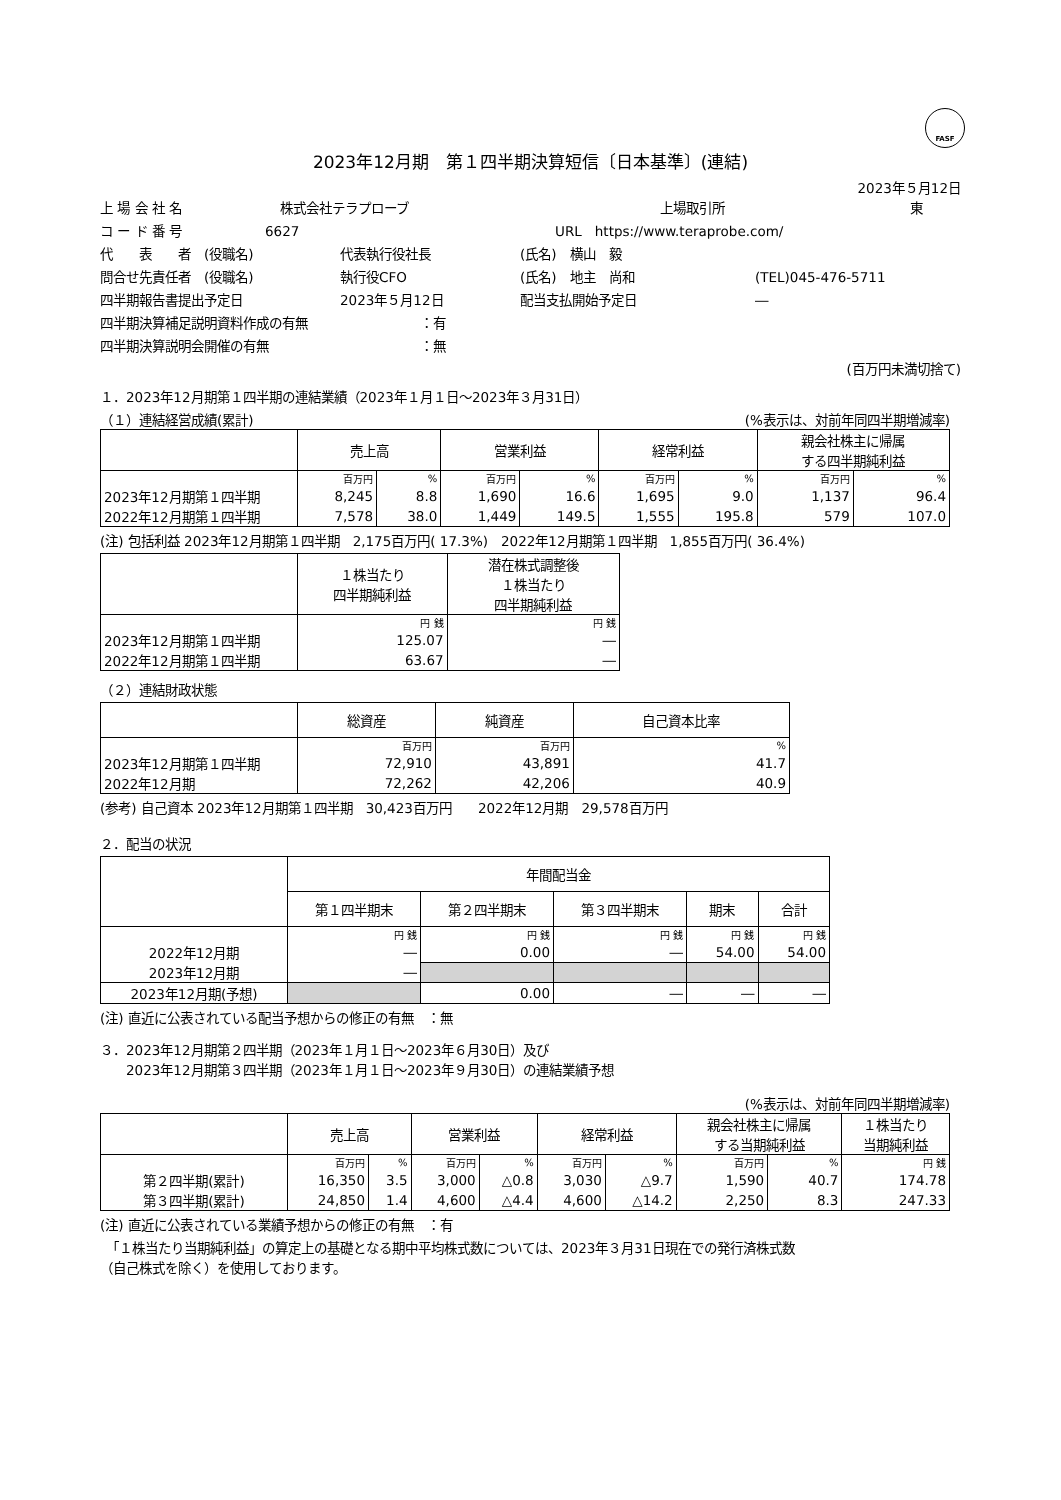FASF
2023年12月期　第１四半期決算短信〔日本基準〕(連結)
2023年５月12日
上 場 会 社 名 株式会社テラプローブ 上場取引所 東
コ ー ド 番 号 6627 URL　https://www.teraprobe.com/
代　　表　　者　(役職名) 代表執行役社長 (氏名)　横山　毅
問合せ先責任者　(役職名) 執行役CFO (氏名)　地主　尚和 (TEL)045-476-5711
四半期報告書提出予定日 2023年５月12日 配当支払開始予定日 ―
四半期決算補足説明資料作成の有無 ：有
四半期決算説明会開催の有無 ：無
(百万円未満切捨て)
１．2023年12月期第１四半期の連結業績（2023年１月１日～2023年３月31日）
（１）連結経営成績(累計) (%表示は、対前年同四半期増減率)
| | 売上高 | | 営業利益 | | 経常利益 | | 親会社株主に帰属 する四半期純利益 | |
| --- | --- | --- | --- | --- | --- | --- | --- | --- |
| | 百万円 | % | 百万円 | % | 百万円 | % | 百万円 | % |
| 2023年12月期第１四半期 | 8,245 | 8.8 | 1,690 | 16.6 | 1,695 | 9.0 | 1,137 | 96.4 |
| 2022年12月期第１四半期 | 7,578 | 38.0 | 1,449 | 149.5 | 1,555 | 195.8 | 579 | 107.0 |
(注) 包括利益 2023年12月期第１四半期　2,175百万円( 17.3%)　2022年12月期第１四半期　1,855百万円( 36.4%)
| | １株当たり 四半期純利益 | 潜在株式調整後 １株当たり 四半期純利益 |
| --- | --- | --- |
| | 円 銭 | 円 銭 |
| 2023年12月期第１四半期 | 125.07 | ― |
| 2022年12月期第１四半期 | 63.67 | ― |
（２）連結財政状態
| | 総資産 | 純資産 | 自己資本比率 |
| --- | --- | --- | --- |
| | 百万円 | 百万円 | % |
| 2023年12月期第１四半期 | 72,910 | 43,891 | 41.7 |
| 2022年12月期 | 72,262 | 42,206 | 40.9 |
(参考) 自己資本 2023年12月期第１四半期　30,423百万円　　2022年12月期　29,578百万円
２．配当の状況
| | 年間配当金 | | | | |
| --- | --- | --- | --- | --- | --- |
| | 第１四半期末 | 第２四半期末 | 第３四半期末 | 期末 | 合計 |
| | 円 銭 | 円 銭 | 円 銭 | 円 銭 | 円 銭 |
| 2022年12月期 | ― | 0.00 | ― | 54.00 | 54.00 |
| 2023年12月期 | ― | | | | |
| 2023年12月期(予想) | | 0.00 | ― | ― | ― |
(注) 直近に公表されている配当予想からの修正の有無　：無
３．2023年12月期第２四半期（2023年１月１日～2023年６月30日）及び
　　2023年12月期第３四半期（2023年１月１日～2023年９月30日）の連結業績予想
(%表示は、対前年同四半期増減率)
| | 売上高 | | 営業利益 | | 経常利益 | | 親会社株主に帰属 する当期純利益 | | １株当たり 当期純利益 |
| --- | --- | --- | --- | --- | --- | --- | --- | --- | --- |
| | 百万円 | % | 百万円 | % | 百万円 | % | 百万円 | % | 円 銭 |
| 第２四半期(累計) | 16,350 | 3.5 | 3,000 | △0.8 | 3,030 | △9.7 | 1,590 | 40.7 | 174.78 |
| 第３四半期(累計) | 24,850 | 1.4 | 4,600 | △4.4 | 4,600 | △14.2 | 2,250 | 8.3 | 247.33 |
(注) 直近に公表されている業績予想からの修正の有無　：有
　「１株当たり当期純利益」の算定上の基礎となる期中平均株式数については、2023年３月31日現在での発行済株式数
（自己株式を除く）を使用しております。